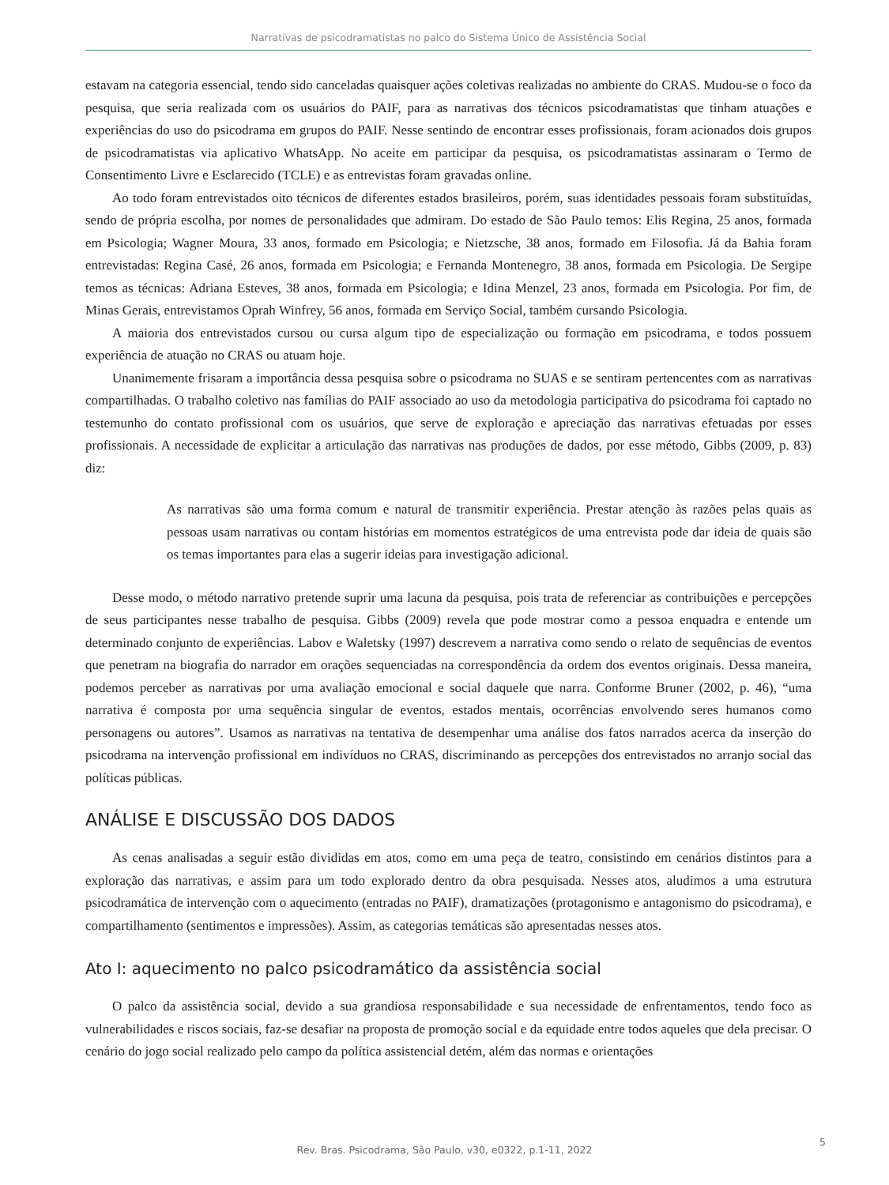Narrativas de psicodramatistas no palco do Sistema Único de Assistência Social
estavam na categoria essencial, tendo sido canceladas quaisquer ações coletivas realizadas no ambiente do CRAS. Mudou-se o foco da pesquisa, que seria realizada com os usuários do PAIF, para as narrativas dos técnicos psicodramatistas que tinham atuações e experiências do uso do psicodrama em grupos do PAIF. Nesse sentindo de encontrar esses profissionais, foram acionados dois grupos de psicodramatistas via aplicativo WhatsApp. No aceite em participar da pesquisa, os psicodramatistas assinaram o Termo de Consentimento Livre e Esclarecido (TCLE) e as entrevistas foram gravadas online.
Ao todo foram entrevistados oito técnicos de diferentes estados brasileiros, porém, suas identidades pessoais foram substituídas, sendo de própria escolha, por nomes de personalidades que admiram. Do estado de São Paulo temos: Elis Regina, 25 anos, formada em Psicologia; Wagner Moura, 33 anos, formado em Psicologia; e Nietzsche, 38 anos, formado em Filosofia. Já da Bahia foram entrevistadas: Regina Casé, 26 anos, formada em Psicologia; e Fernanda Montenegro, 38 anos, formada em Psicologia. De Sergipe temos as técnicas: Adriana Esteves, 38 anos, formada em Psicologia; e Idina Menzel, 23 anos, formada em Psicologia. Por fim, de Minas Gerais, entrevistamos Oprah Winfrey, 56 anos, formada em Serviço Social, também cursando Psicologia.
A maioria dos entrevistados cursou ou cursa algum tipo de especialização ou formação em psicodrama, e todos possuem experiência de atuação no CRAS ou atuam hoje.
Unanimemente frisaram a importância dessa pesquisa sobre o psicodrama no SUAS e se sentiram pertencentes com as narrativas compartilhadas. O trabalho coletivo nas famílias do PAIF associado ao uso da metodologia participativa do psicodrama foi captado no testemunho do contato profissional com os usuários, que serve de exploração e apreciação das narrativas efetuadas por esses profissionais. A necessidade de explicitar a articulação das narrativas nas produções de dados, por esse método, Gibbs (2009, p. 83) diz:
As narrativas são uma forma comum e natural de transmitir experiência. Prestar atenção às razões pelas quais as pessoas usam narrativas ou contam histórias em momentos estratégicos de uma entrevista pode dar ideia de quais são os temas importantes para elas a sugerir ideias para investigação adicional.
Desse modo, o método narrativo pretende suprir uma lacuna da pesquisa, pois trata de referenciar as contribuições e percepções de seus participantes nesse trabalho de pesquisa. Gibbs (2009) revela que pode mostrar como a pessoa enquadra e entende um determinado conjunto de experiências. Labov e Waletsky (1997) descrevem a narrativa como sendo o relato de sequências de eventos que penetram na biografia do narrador em orações sequenciadas na correspondência da ordem dos eventos originais. Dessa maneira, podemos perceber as narrativas por uma avaliação emocional e social daquele que narra. Conforme Bruner (2002, p. 46), “uma narrativa é composta por uma sequência singular de eventos, estados mentais, ocorrências envolvendo seres humanos como personagens ou autores”. Usamos as narrativas na tentativa de desempenhar uma análise dos fatos narrados acerca da inserção do psicodrama na intervenção profissional em indivíduos no CRAS, discriminando as percepções dos entrevistados no arranjo social das políticas públicas.
ANÁLISE E DISCUSSÃO DOS DADOS
As cenas analisadas a seguir estão divididas em atos, como em uma peça de teatro, consistindo em cenários distintos para a exploração das narrativas, e assim para um todo explorado dentro da obra pesquisada. Nesses atos, aludimos a uma estrutura psicodramática de intervenção com o aquecimento (entradas no PAIF), dramatizações (protagonismo e antagonismo do psicodrama), e compartilhamento (sentimentos e impressões). Assim, as categorias temáticas são apresentadas nesses atos.
Ato I: aquecimento no palco psicodramático da assistência social
O palco da assistência social, devido a sua grandiosa responsabilidade e sua necessidade de enfrentamentos, tendo foco as vulnerabilidades e riscos sociais, faz-se desafiar na proposta de promoção social e da equidade entre todos aqueles que dela precisar. O cenário do jogo social realizado pelo campo da política assistencial detém, além das normas e orientações
5
Rev. Bras. Psicodrama, São Paulo, v30, e0322, p.1-11, 2022